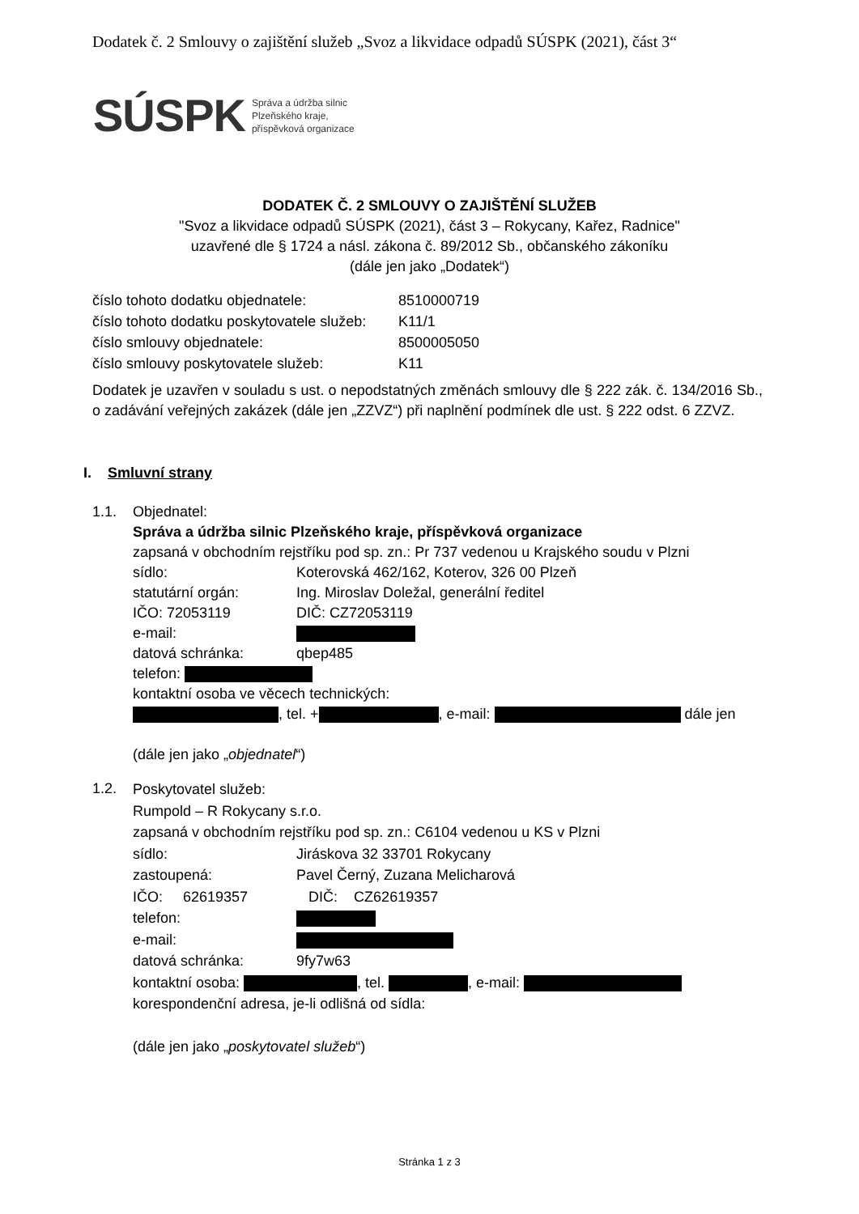Dodatek č. 2 Smlouvy o zajištění služeb „Svoz a likvidace odpadů SÚSPK (2021), část 3“
SÚSPK Správa a údržba silnic
Plzeňského kraje,
příspěvková organizace
DODATEK Č. 2 SMLOUVY O ZAJIŠTĚNÍ SLUŽEB
"Svoz a likvidace odpadů SÚSPK (2021), část 3 – Rokycany, Kařez, Radnice"
uzavřené dle § 1724 a násl. zákona č. 89/2012 Sb., občanského zákoníku
(dále jen jako „Dodatek“)
| číslo tohoto dodatku objednatele: | 8510000719 |
| číslo tohoto dodatku poskytovatele služeb: | K11/1 |
| číslo smlouvy objednatele: | 8500005050 |
| číslo smlouvy poskytovatele služeb: | K11 |
Dodatek je uzavřen v souladu s ust. o nepodstatných změnách smlouvy dle § 222 zák. č. 134/2016 Sb., o zadávání veřejných zakázek (dále jen „ZZVZ“) při naplnění podmínek dle ust. § 222 odst. 6 ZZVZ.
I. Smluvní strany
1.1.
Objednatel:
Správa a údržba silnic Plzeňského kraje, příspěvková organizace
zapsaná v obchodním rejstříku pod sp. zn.: Pr 737 vedenou u Krajského soudu v Plzni
sídlo: Koterovská 462/162, Koterov, 326 00 Plzeň
statutární orgán: Ing. Miroslav Doležal, generální ředitel
IČO: 72053119 DIČ: CZ72053119
e-mail:
datová schránka: qbep485
telefon:
kontaktní osoba ve věcech technických:
, tel. + , e-mail: dále jen
(dále jen jako „objednatel“)
1.2.
Poskytovatel služeb:
Rumpold – R Rokycany s.r.o.
zapsaná v obchodním rejstříku pod sp. zn.: C6104 vedenou u KS v Plzni
sídlo: Jiráskova 32 33701 Rokycany
zastoupená: Pavel Černý, Zuzana Melicharová
IČO: 62619357 DIČ: CZ62619357
telefon:
e-mail:
datová schránka: 9fy7w63
kontaktní osoba: , tel. , e-mail:
korespondenční adresa, je-li odlišná od sídla:
(dále jen jako „poskytovatel služeb“)
Stránka 1 z 3